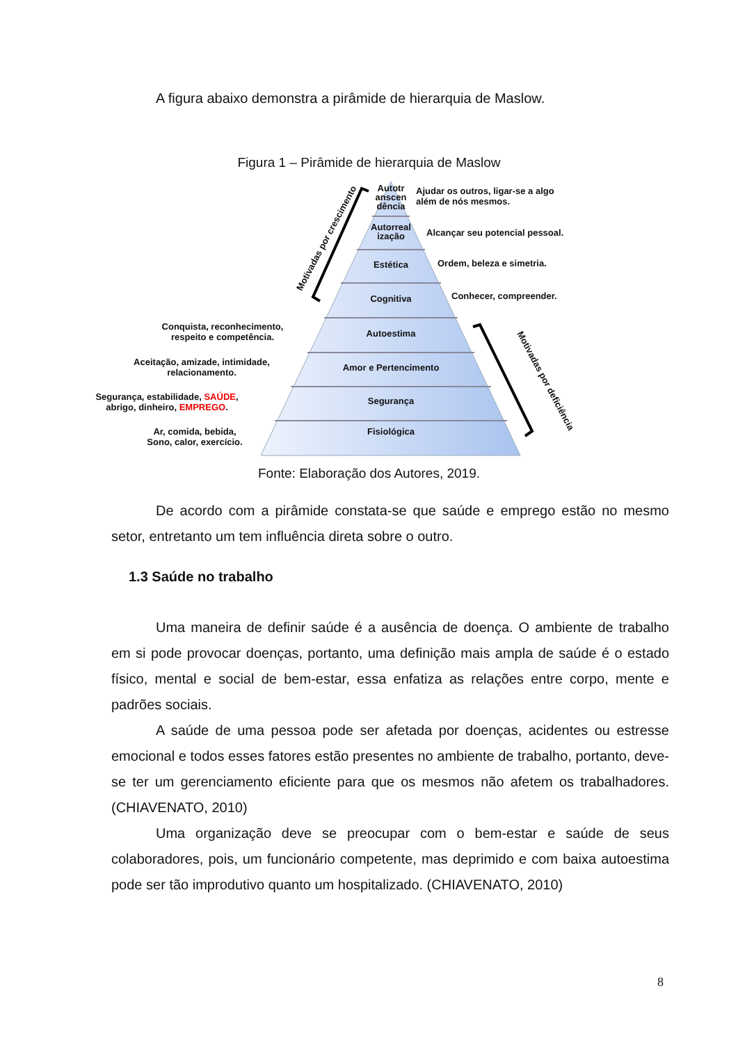A figura abaixo demonstra a pirâmide de hierarquia de Maslow.
Figura 1 – Pirâmide de hierarquia de Maslow
Autotr anscen dência
Autorreal ização
Estética
Cognitiva
Autoestima
Amor e Pertencimento
Segurança
Fisiológica
Ajudar os outros, ligar-se a algo
além de nós mesmos.
Alcançar seu potencial pessoal.
Ordem, beleza e simetria.
Conhecer, compreender.
Conquista, reconhecimento, respeito e competência.
Aceitação, amizade, intimidade, relacionamento.
Segurança, estabilidade, SAÚDE,
abrigo, dinheiro, EMPREGO.
Ar, comida, bebida,
Sono, calor, exercício.
Motivadas por crescimento
Motivadas por deficiência
Fonte: Elaboração dos Autores, 2019.
De acordo com a pirâmide constata-se que saúde e emprego estão no mesmo setor, entretanto um tem influência direta sobre o outro.
1.3 Saúde no trabalho
Uma maneira de definir saúde é a ausência de doença. O ambiente de trabalho em si pode provocar doenças, portanto, uma definição mais ampla de saúde é o estado físico, mental e social de bem-estar, essa enfatiza as relações entre corpo, mente e padrões sociais.
A saúde de uma pessoa pode ser afetada por doenças, acidentes ou estresse emocional e todos esses fatores estão presentes no ambiente de trabalho, portanto, deve-se ter um gerenciamento eficiente para que os mesmos não afetem os trabalhadores. (CHIAVENATO, 2010)
Uma organização deve se preocupar com o bem-estar e saúde de seus colaboradores, pois, um funcionário competente, mas deprimido e com baixa autoestima pode ser tão improdutivo quanto um hospitalizado. (CHIAVENATO, 2010)
8